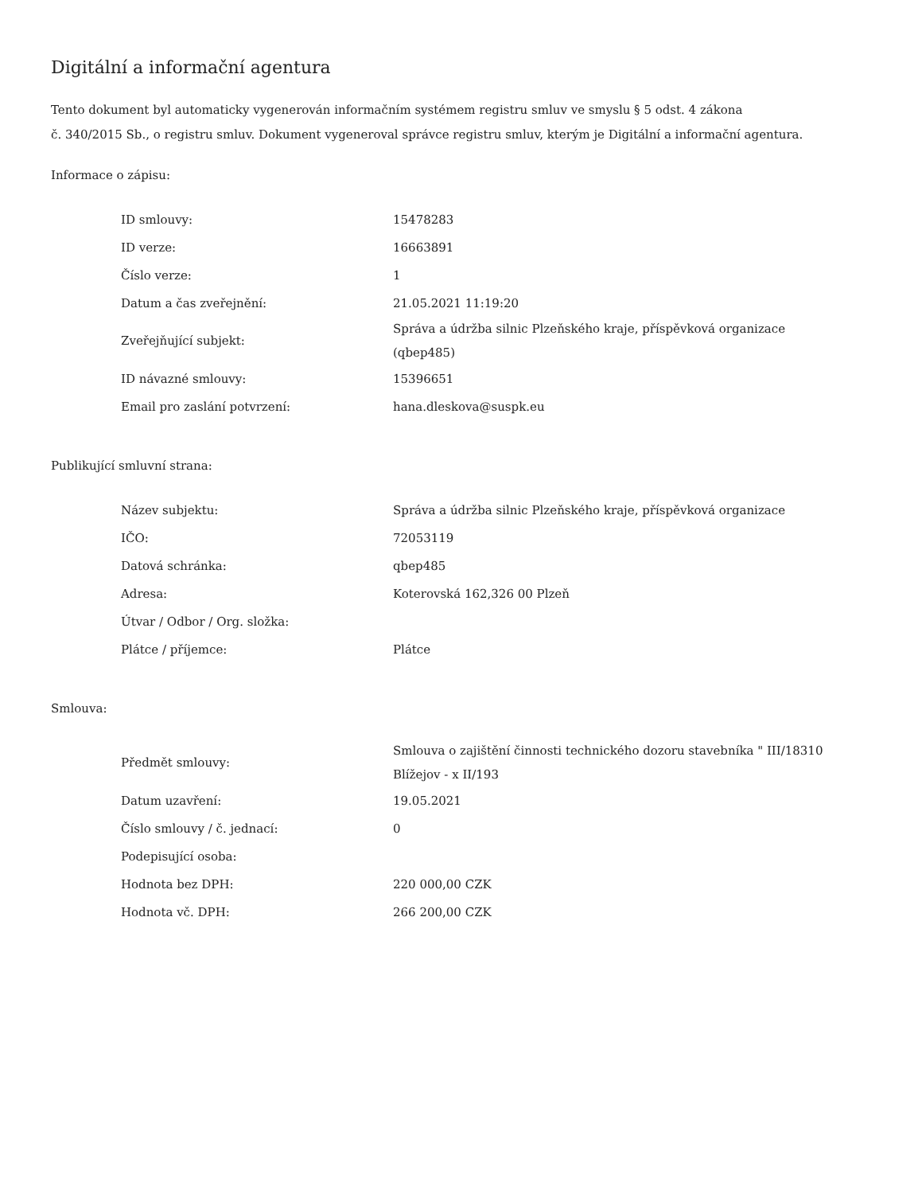Digitální a informační agentura
Tento dokument byl automaticky vygenerován informačním systémem registru smluv ve smyslu § 5 odst. 4 zákona
č. 340/2015 Sb., o registru smluv. Dokument vygeneroval správce registru smluv, kterým je Digitální a informační agentura.
Informace o zápisu:
| ID smlouvy: | 15478283 |
| ID verze: | 16663891 |
| Číslo verze: | 1 |
| Datum a čas zveřejnění: | 21.05.2021 11:19:20 |
| Zveřejňující subjekt: | Správa a údržba silnic Plzeňského kraje, příspěvková organizace (qbep485) |
| ID návazné smlouvy: | 15396651 |
| Email pro zaslání potvrzení: | hana.dleskova@suspk.eu |
Publikující smluvní strana:
| Název subjektu: | Správa a údržba silnic Plzeňského kraje, příspěvková organizace |
| IČO: | 72053119 |
| Datová schránka: | qbep485 |
| Adresa: | Koterovská 162,326 00 Plzeň |
| Útvar / Odbor / Org. složka: | |
| Plátce / příjemce: | Plátce |
Smlouva:
| Předmět smlouvy: | Smlouva o zajištění činnosti technického dozoru stavebníka " III/18310 Blížejov - x II/193 |
| Datum uzavření: | 19.05.2021 |
| Číslo smlouvy / č. jednací: | 0 |
| Podepisující osoba: | |
| Hodnota bez DPH: | 220 000,00 CZK |
| Hodnota vč. DPH: | 266 200,00 CZK |